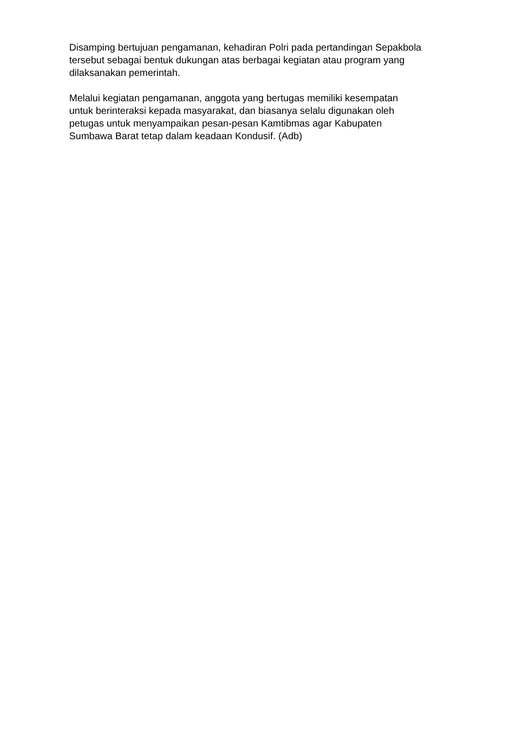Disamping bertujuan pengamanan, kehadiran Polri pada pertandingan Sepakbola
tersebut sebagai bentuk dukungan atas berbagai kegiatan atau program yang
dilaksanakan pemerintah.
Melalui kegiatan pengamanan, anggota yang bertugas memiliki kesempatan
untuk berinteraksi kepada masyarakat, dan biasanya selalu digunakan oleh
petugas untuk menyampaikan pesan-pesan Kamtibmas agar Kabupaten
Sumbawa Barat tetap dalam keadaan Kondusif. (Adb)